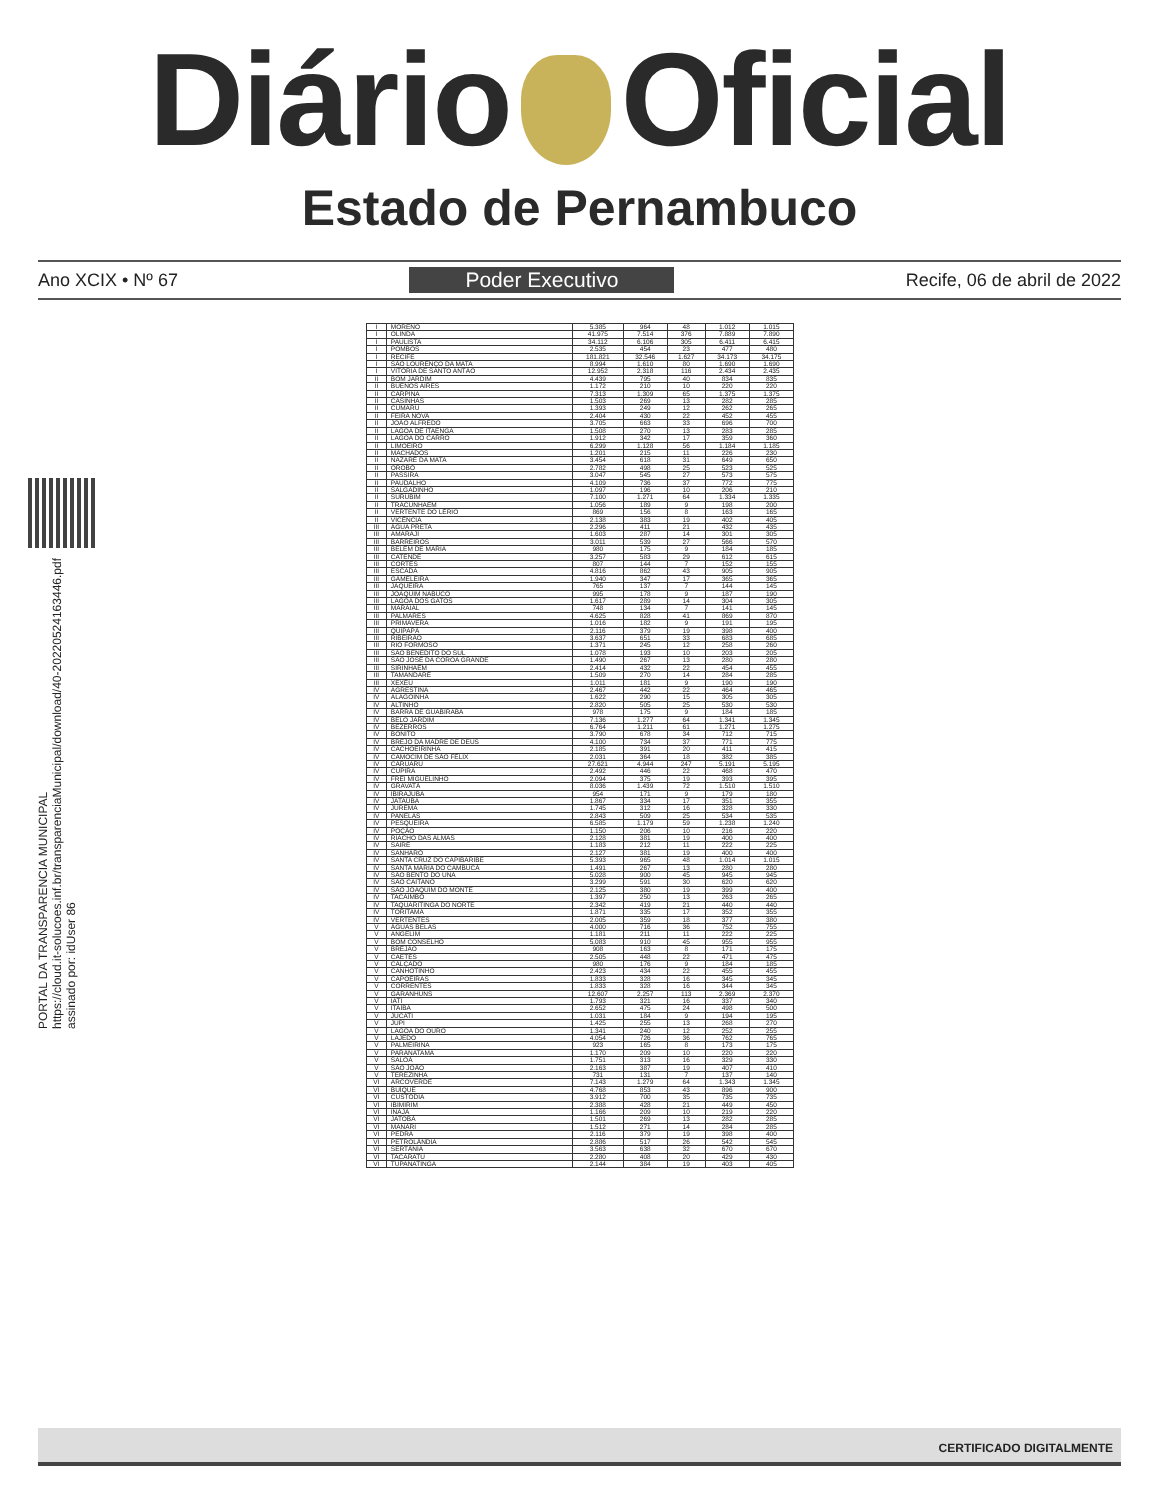Diário Oficial
Estado de Pernambuco
Ano XCIX • Nº 67 Poder Executivo Recife, 06 de abril de 2022
PORTAL DA TRANSPARENCIA MUNICIPAL
https://cloud.it-solucoes.inf.br/transparenciaMunicipal/download/40-20220524163446.pdf
assinado por: idUser 86
| I | MORENO | 5.385 | 964 | 48 | 1.012 | 1.015 |
| I | OLINDA | 41.975 | 7.514 | 376 | 7.889 | 7.890 |
| I | PAULISTA | 34.112 | 6.106 | 305 | 6.411 | 6.415 |
| I | POMBOS | 2.535 | 454 | 23 | 477 | 480 |
| I | RECIFE | 181.821 | 32.546 | 1.627 | 34.173 | 34.175 |
| I | SÃO LOURENÇO DA MATA | 8.994 | 1.610 | 80 | 1.690 | 1.690 |
| I | VITÓRIA DE SANTO ANTÃO | 12.952 | 2.318 | 116 | 2.434 | 2.435 |
| II | BOM JARDIM | 4.439 | 795 | 40 | 834 | 835 |
| II | BUENOS AIRES | 1.172 | 210 | 10 | 220 | 220 |
| II | CARPINA | 7.313 | 1.309 | 65 | 1.375 | 1.375 |
| II | CASINHAS | 1.503 | 269 | 13 | 282 | 285 |
| II | CUMARU | 1.393 | 249 | 12 | 262 | 265 |
| II | FEIRA NOVA | 2.404 | 430 | 22 | 452 | 455 |
| II | JOÃO ALFREDO | 3.705 | 663 | 33 | 696 | 700 |
| II | LAGOA DE ITAENGA | 1.508 | 270 | 13 | 283 | 285 |
| II | LAGOA DO CARRO | 1.912 | 342 | 17 | 359 | 360 |
| II | LIMOEIRO | 6.299 | 1.128 | 56 | 1.184 | 1.185 |
| II | MACHADOS | 1.201 | 215 | 11 | 226 | 230 |
| II | NAZARÉ DA MATA | 3.454 | 618 | 31 | 649 | 650 |
| II | OROBÓ | 2.782 | 498 | 25 | 523 | 525 |
| II | PASSIRA | 3.047 | 545 | 27 | 573 | 575 |
| II | PAUDALHO | 4.109 | 736 | 37 | 772 | 775 |
| II | SALGADINHO | 1.097 | 196 | 10 | 206 | 210 |
| II | SURUBIM | 7.100 | 1.271 | 64 | 1.334 | 1.335 |
| II | TRACUNHAÉM | 1.056 | 189 | 9 | 198 | 200 |
| II | VERTENTE DO LÉRIO | 869 | 156 | 8 | 163 | 165 |
| II | VICÊNCIA | 2.138 | 383 | 19 | 402 | 405 |
| III | ÁGUA PRETA | 2.296 | 411 | 21 | 432 | 435 |
| III | AMARAJI | 1.603 | 287 | 14 | 301 | 305 |
| III | BARREIROS | 3.011 | 539 | 27 | 566 | 570 |
| III | BELÉM DE MARIA | 980 | 175 | 9 | 184 | 185 |
| III | CATENDE | 3.257 | 583 | 29 | 612 | 615 |
| III | CORTÊS | 807 | 144 | 7 | 152 | 155 |
| III | ESCADA | 4.816 | 862 | 43 | 905 | 905 |
| III | GAMELEIRA | 1.940 | 347 | 17 | 365 | 365 |
| III | JAQUEIRA | 765 | 137 | 7 | 144 | 145 |
| III | JOAQUIM NABUCO | 995 | 178 | 9 | 187 | 190 |
| III | LAGOA DOS GATOS | 1.617 | 289 | 14 | 304 | 305 |
| III | MARAIAL | 748 | 134 | 7 | 141 | 145 |
| III | PALMARES | 4.625 | 828 | 41 | 869 | 870 |
| III | PRIMAVERA | 1.016 | 182 | 9 | 191 | 195 |
| III | QUIPAPÁ | 2.116 | 379 | 19 | 398 | 400 |
| III | RIBEIRÃO | 3.637 | 651 | 33 | 683 | 685 |
| III | RIO FORMOSO | 1.371 | 245 | 12 | 258 | 260 |
| III | SÃO BENEDITO DO SUL | 1.078 | 193 | 10 | 203 | 205 |
| III | SÃO JOSÉ DA COROA GRANDE | 1.490 | 267 | 13 | 280 | 280 |
| III | SIRINHAÉM | 2.414 | 432 | 22 | 454 | 455 |
| III | TAMANDARÉ | 1.509 | 270 | 14 | 284 | 285 |
| III | XEXÉU | 1.011 | 181 | 9 | 190 | 190 |
| IV | AGRESTINA | 2.467 | 442 | 22 | 464 | 465 |
| IV | ALAGOINHA | 1.622 | 290 | 15 | 305 | 305 |
| IV | ALTINHO | 2.820 | 505 | 25 | 530 | 530 |
| IV | BARRA DE GUABIRABA | 978 | 175 | 9 | 184 | 185 |
| IV | BELO JARDIM | 7.136 | 1.277 | 64 | 1.341 | 1.345 |
| IV | BEZERROS | 6.764 | 1.211 | 61 | 1.271 | 1.275 |
| IV | BONITO | 3.790 | 678 | 34 | 712 | 715 |
| IV | BREJO DA MADRE DE DEUS | 4.100 | 734 | 37 | 771 | 775 |
| IV | CACHOEIRINHA | 2.185 | 391 | 20 | 411 | 415 |
| IV | CAMOCIM DE SÃO FÉLIX | 2.031 | 364 | 18 | 382 | 385 |
| IV | CARUARU | 27.621 | 4.944 | 247 | 5.191 | 5.195 |
| IV | CUPIRA | 2.492 | 446 | 22 | 468 | 470 |
| IV | FREI MIGUELINHO | 2.094 | 375 | 19 | 393 | 395 |
| IV | GRAVATÁ | 8.036 | 1.439 | 72 | 1.510 | 1.510 |
| IV | IBIRAJUBA | 954 | 171 | 9 | 179 | 180 |
| IV | JATAÚBA | 1.867 | 334 | 17 | 351 | 355 |
| IV | JUREMA | 1.745 | 312 | 16 | 328 | 330 |
| IV | PANELAS | 2.843 | 509 | 25 | 534 | 535 |
| IV | PESQUEIRA | 6.585 | 1.179 | 59 | 1.238 | 1.240 |
| IV | POÇÃO | 1.150 | 206 | 10 | 216 | 220 |
| IV | RIACHO DAS ALMAS | 2.128 | 381 | 19 | 400 | 400 |
| IV | SAIRÉ | 1.183 | 212 | 11 | 222 | 225 |
| IV | SANHARÓ | 2.127 | 381 | 19 | 400 | 400 |
| IV | SANTA CRUZ DO CAPIBARIBE | 5.393 | 965 | 48 | 1.014 | 1.015 |
| IV | SANTA MARIA DO CAMBUCÁ | 1.491 | 267 | 13 | 280 | 280 |
| IV | SÃO BENTO DO UNA | 5.028 | 900 | 45 | 945 | 945 |
| IV | SÃO CAITANO | 3.299 | 591 | 30 | 620 | 620 |
| IV | SÃO JOAQUIM DO MONTE | 2.125 | 380 | 19 | 399 | 400 |
| IV | TACAIMBÓ | 1.397 | 250 | 13 | 263 | 265 |
| IV | TAQUARITINGA DO NORTE | 2.342 | 419 | 21 | 440 | 440 |
| IV | TORITAMA | 1.871 | 335 | 17 | 352 | 355 |
| IV | VERTENTES | 2.005 | 359 | 18 | 377 | 380 |
| V | ÁGUAS BELAS | 4.000 | 716 | 36 | 752 | 755 |
| V | ANGELIM | 1.181 | 211 | 11 | 222 | 225 |
| V | BOM CONSELHO | 5.083 | 910 | 45 | 955 | 955 |
| V | BREJÃO | 908 | 163 | 8 | 171 | 175 |
| V | CAETÉS | 2.505 | 448 | 22 | 471 | 475 |
| V | CALÇADO | 980 | 176 | 9 | 184 | 185 |
| V | CANHOTINHO | 2.423 | 434 | 22 | 455 | 455 |
| V | CAPOEIRAS | 1.833 | 328 | 16 | 345 | 345 |
| V | CORRENTES | 1.833 | 328 | 16 | 344 | 345 |
| V | GARANHUNS | 12.607 | 2.257 | 113 | 2.369 | 2.370 |
| V | IATI | 1.793 | 321 | 16 | 337 | 340 |
| V | ITAÍBA | 2.652 | 475 | 24 | 498 | 500 |
| V | JUCATI | 1.031 | 184 | 9 | 194 | 195 |
| V | JUPI | 1.425 | 255 | 13 | 268 | 270 |
| V | LAGOA DO OURO | 1.341 | 240 | 12 | 252 | 255 |
| V | LAJEDO | 4.054 | 726 | 36 | 762 | 765 |
| V | PALMEIRINA | 923 | 165 | 8 | 173 | 175 |
| V | PARANATAMA | 1.170 | 209 | 10 | 220 | 220 |
| V | SALOÁ | 1.751 | 313 | 16 | 329 | 330 |
| V | SÃO JOÃO | 2.163 | 387 | 19 | 407 | 410 |
| V | TEREZINHA | 731 | 131 | 7 | 137 | 140 |
| VI | ARCOVERDE | 7.143 | 1.279 | 64 | 1.343 | 1.345 |
| VI | BUÍQUE | 4.768 | 853 | 43 | 896 | 900 |
| VI | CUSTÓDIA | 3.912 | 700 | 35 | 735 | 735 |
| VI | IBIMIRIM | 2.388 | 428 | 21 | 449 | 450 |
| VI | INAJÁ | 1.166 | 209 | 10 | 219 | 220 |
| VI | JATOBÁ | 1.501 | 269 | 13 | 282 | 285 |
| VI | MANARI | 1.512 | 271 | 14 | 284 | 285 |
| VI | PEDRA | 2.116 | 379 | 19 | 398 | 400 |
| VI | PETROLÂNDIA | 2.886 | 517 | 26 | 542 | 545 |
| VI | SERTÂNIA | 3.563 | 638 | 32 | 670 | 670 |
| VI | TACARATU | 2.280 | 408 | 20 | 429 | 430 |
| VI | TUPANATINGA | 2.144 | 384 | 19 | 403 | 405 |
CERTIFICADO DIGITALMENTE